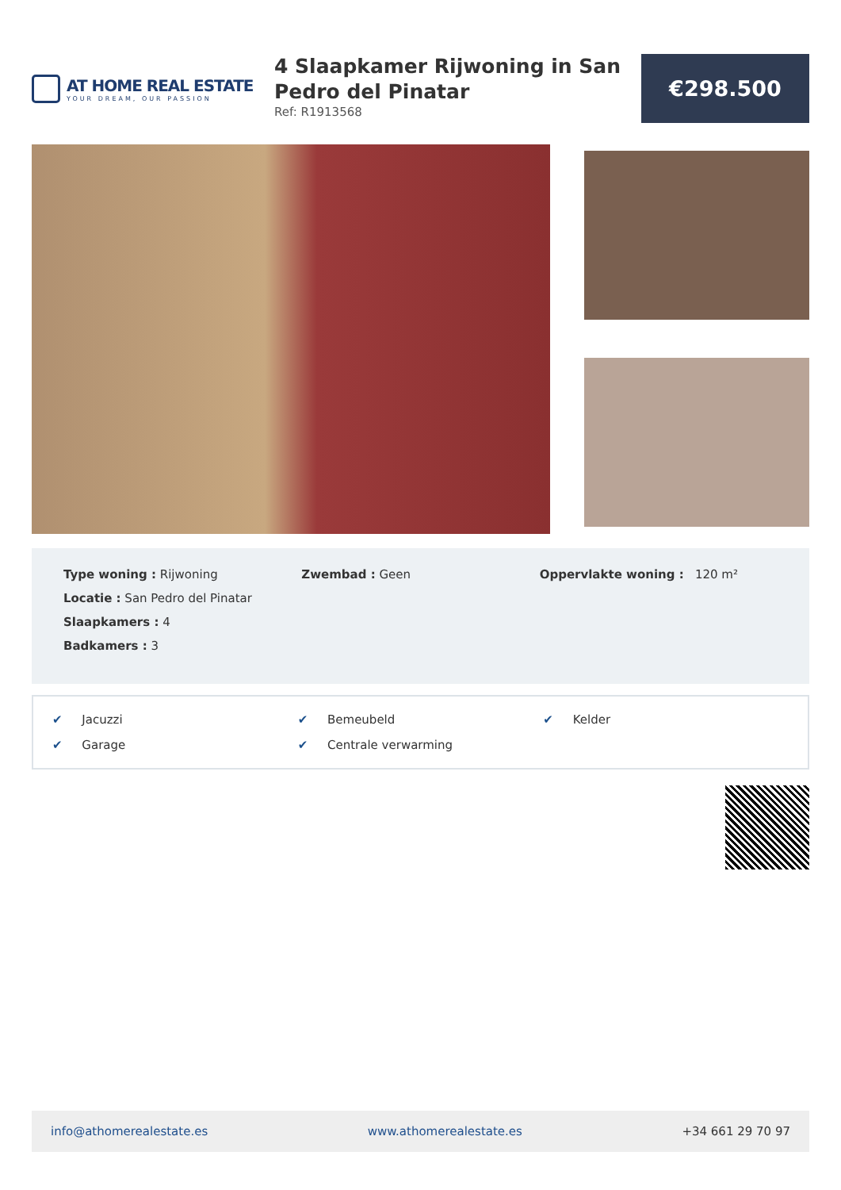AT HOME REAL ESTATE
YOUR DREAM, OUR PASSION
4 Slaapkamer Rijwoning in San Pedro del Pinatar
Ref: R1913568
€298.500
Type woning : Rijwoning
Locatie : San Pedro del Pinatar
Slaapkamers : 4
Badkamers : 3
Zwembad : Geen Oppervlakte woning : 120 m²
✔ Jacuzzi
✔ Bemeubeld
✔ Kelder
✔ Garage
✔ Centrale verwarming
info@athomerealestate.es www.athomerealestate.es +34 661 29 70 97